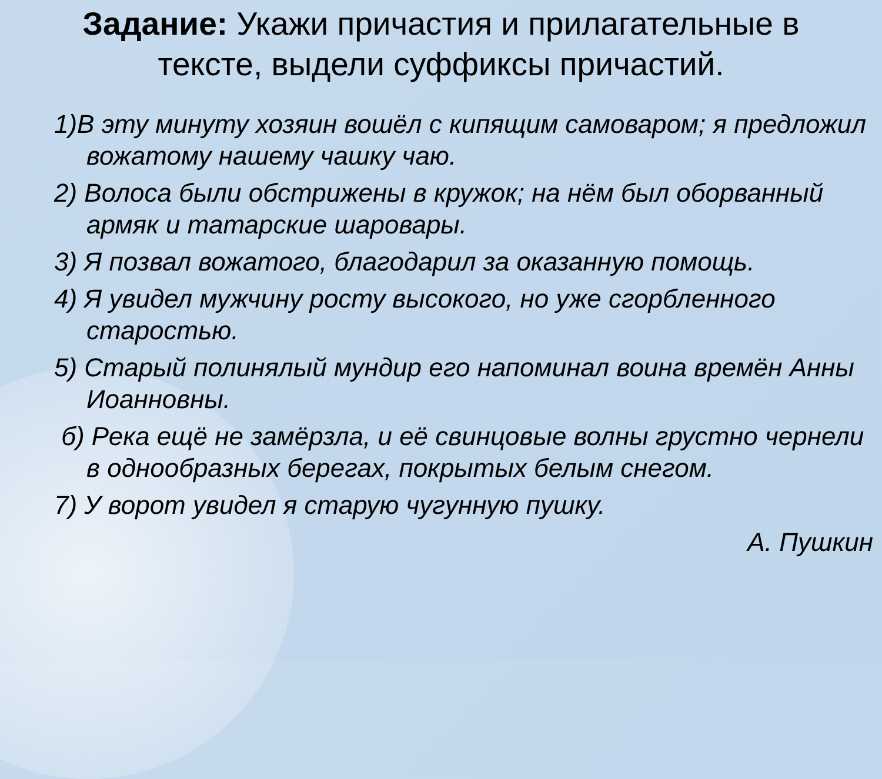Задание: Укажи причастия и прилагательные в тексте, выдели суффиксы причастий.
1)В эту минуту хозяин вошёл с кипящим самоваром; я предложил вожатому нашему чашку чаю.
2) Волоса были обстрижены в кружок; на нём был оборванный армяк и татарские шаровары.
3) Я позвал вожатого, благодарил за оказанную помощь.
4) Я увидел мужчину росту высокого, но уже сгорбленного старостью.
5) Старый полинялый мундир его напоминал воина времён Анны Иоанновны.
б) Река ещё не замёрзла, и её свинцовые волны грустно чернели в однообразных берегах, покрытых белым снегом.
7) У ворот увидел я старую чугунную пушку.
А. Пушкин